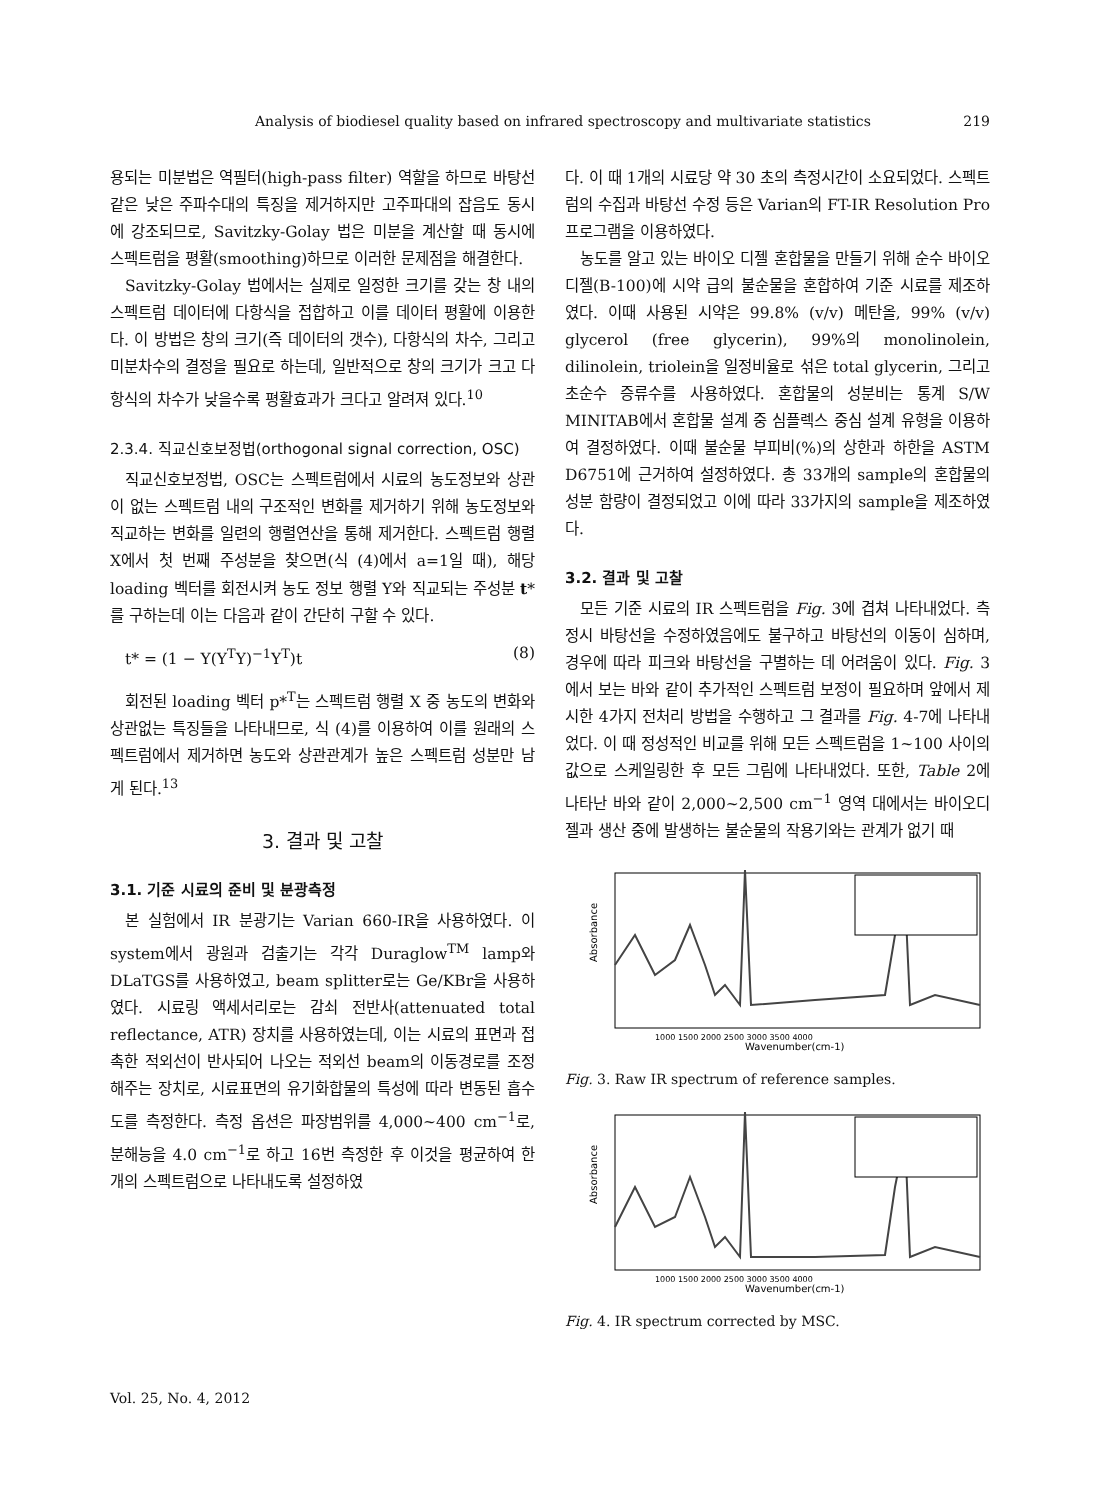Analysis of biodiesel quality based on infrared spectroscopy and multivariate statistics 219
용되는 미분법은 역필터(high-pass filter) 역할을 하므로 바탕선 같은 낮은 주파수대의 특징을 제거하지만 고주파대의 잡음도 동시에 강조되므로, Savitzky-Golay 법은 미분을 계산할 때 동시에 스펙트럼을 평활(smoothing)하므로 이러한 문제점을 해결한다.
Savitzky-Golay 법에서는 실제로 일정한 크기를 갖는 창 내의 스펙트럼 데이터에 다항식을 접합하고 이를 데이터 평활에 이용한다. 이 방법은 창의 크기(즉 데이터의 갯수), 다항식의 차수, 그리고 미분차수의 결정을 필요로 하는데, 일반적으로 창의 크기가 크고 다항식의 차수가 낮을수록 평활효과가 크다고 알려져 있다.<sup>10</sup>
2.3.4. 직교신호보정법(orthogonal signal correction, OSC)
직교신호보정법, OSC는 스펙트럼에서 시료의 농도정보와 상관이 없는 스펙트럼 내의 구조적인 변화를 제거하기 위해 농도정보와 직교하는 변화를 일련의 행렬연산을 통해 제거한다. 스펙트럼 행렬 X에서 첫 번째 주성분을 찾으면(식 (4)에서 a=1일 때), 해당 loading 벡터를 회전시켜 농도 정보 행렬 Y와 직교되는 주성분 t*를 구하는데 이는 다음과 같이 간단히 구할 수 있다.
t* = (1 − Y(Y<sup>T</sup>Y)<sup>−1</sup>Y<sup>T</sup>)t (8)
회전된 loading 벡터 p*<sup>T</sup>는 스펙트럼 행렬 X 중 농도의 변화와 상관없는 특징들을 나타내므로, 식 (4)를 이용하여 이를 원래의 스펙트럼에서 제거하면 농도와 상관관계가 높은 스펙트럼 성분만 남게 된다.<sup>13</sup>
3. 결과 및 고찰
3.1. 기준 시료의 준비 및 분광측정
본 실험에서 IR 분광기는 Varian 660-IR을 사용하였다. 이 system에서 광원과 검출기는 각각 Duraglow<sup>TM</sup> lamp와 DLaTGS를 사용하였고, beam splitter로는 Ge/KBr을 사용하였다. 시료링 액세서리로는 감쇠 전반사(attenuated total reflectance, ATR) 장치를 사용하였는데, 이는 시료의 표면과 접촉한 적외선이 반사되어 나오는 적외선 beam의 이동경로를 조정해주는 장치로, 시료표면의 유기화합물의 특성에 따라 변동된 흡수도를 측정한다. 측정 옵션은 파장범위를 4,000~400 cm<sup>−1</sup>로, 분해능을 4.0 cm<sup>−1</sup>로 하고 16번 측정한 후 이것을 평균하여 한 개의 스펙트럼으로 나타내도록 설정하였
다. 이 때 1개의 시료당 약 30 초의 측정시간이 소요되었다. 스펙트럼의 수집과 바탕선 수정 등은 Varian의 FT-IR Resolution Pro 프로그램을 이용하였다.
농도를 알고 있는 바이오 디젤 혼합물을 만들기 위해 순수 바이오 디젤(B-100)에 시약 급의 불순물을 혼합하여 기준 시료를 제조하였다. 이때 사용된 시약은 99.8% (v/v) 메탄올, 99% (v/v) glycerol (free glycerin), 99%의 monolinolein, dilinolein, triolein을 일정비율로 섞은 total glycerin, 그리고 초순수 증류수를 사용하였다. 혼합물의 성분비는 통계 S/W MINITAB에서 혼합물 설계 중 심플렉스 중심 설계 유형을 이용하여 결정하였다. 이때 불순물 부피비(%)의 상한과 하한을 ASTM D6751에 근거하여 설정하였다. 총 33개의 sample의 혼합물의 성분 함량이 결정되었고 이에 따라 33가지의 sample을 제조하였다.
3.2. 결과 및 고찰
모든 기준 시료의 IR 스펙트럼을 Fig. 3에 겹쳐 나타내었다. 측정시 바탕선을 수정하였음에도 불구하고 바탕선의 이동이 심하며, 경우에 따라 피크와 바탕선을 구별하는 데 어려움이 있다. Fig. 3에서 보는 바와 같이 추가적인 스펙트럼 보정이 필요하며 앞에서 제시한 4가지 전처리 방법을 수행하고 그 결과를 Fig. 4-7에 나타내었다. 이 때 정성적인 비교를 위해 모든 스펙트럼을 1~100 사이의 값으로 스케일링한 후 모든 그림에 나타내었다. 또한, Table 2에 나타난 바와 같이 2,000~2,500 cm<sup>−1</sup> 영역 대에서는 바이오디젤과 생산 중에 발생하는 불순물의 작용기와는 관계가 없기 때
Absorbance
Wavenumber(cm-1)
1000 1500 2000 2500 3000 3500 4000
Fig. 3. Raw IR spectrum of reference samples.
Absorbance
Wavenumber(cm-1)
1000 1500 2000 2500 3000 3500 4000
Fig. 4. IR spectrum corrected by MSC.
Vol. 25, No. 4, 2012